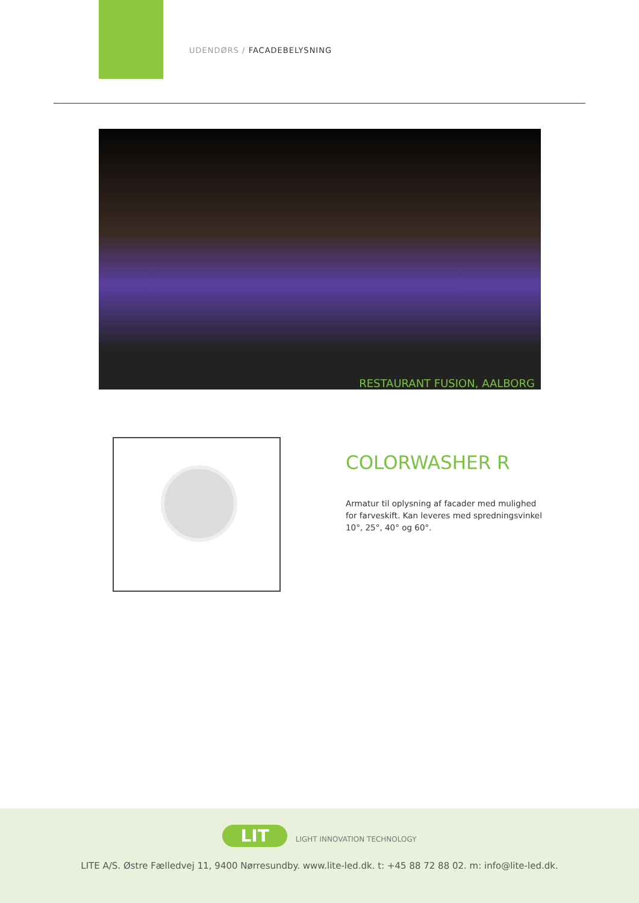UDENDØRS / FACADEBELYSNING
RESTAURANT FUSION, AALBORG
COLORWASHER R
Armatur til oplysning af facader med mulighed for farveskift. Kan leveres med spredningsvinkel 10°, 25°, 40° og 60°.
LIT LIGHT INNOVATION TECHNOLOGY
LITE A/S. Østre Fælledvej 11, 9400 Nørresundby. www.lite-led.dk. t: +45 88 72 88 02. m: info@lite-led.dk.